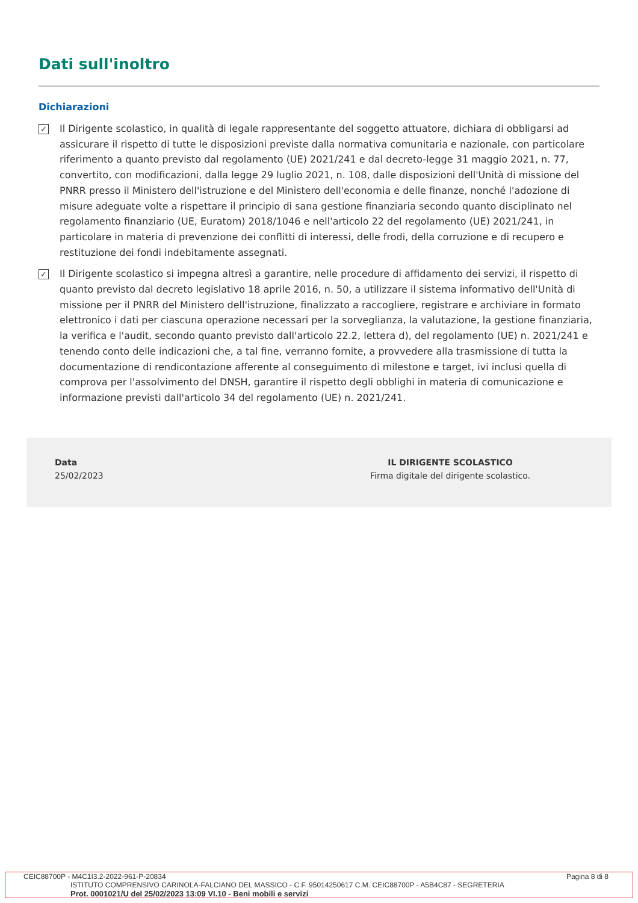Dati sull'inoltro
Dichiarazioni
✓
Il Dirigente scolastico, in qualità di legale rappresentante del soggetto attuatore, dichiara di obbligarsi ad assicurare il rispetto di tutte le disposizioni previste dalla normativa comunitaria e nazionale, con particolare riferimento a quanto previsto dal regolamento (UE) 2021/241 e dal decreto-legge 31 maggio 2021, n. 77, convertito, con modificazioni, dalla legge 29 luglio 2021, n. 108, dalle disposizioni dell'Unità di missione del PNRR presso il Ministero dell'istruzione e del Ministero dell'economia e delle finanze, nonché l'adozione di misure adeguate volte a rispettare il principio di sana gestione finanziaria secondo quanto disciplinato nel regolamento finanziario (UE, Euratom) 2018/1046 e nell'articolo 22 del regolamento (UE) 2021/241, in particolare in materia di prevenzione dei conflitti di interessi, delle frodi, della corruzione e di recupero e restituzione dei fondi indebitamente assegnati.
✓
Il Dirigente scolastico si impegna altresì a garantire, nelle procedure di affidamento dei servizi, il rispetto di quanto previsto dal decreto legislativo 18 aprile 2016, n. 50, a utilizzare il sistema informativo dell'Unità di missione per il PNRR del Ministero dell'istruzione, finalizzato a raccogliere, registrare e archiviare in formato elettronico i dati per ciascuna operazione necessari per la sorveglianza, la valutazione, la gestione finanziaria, la verifica e l'audit, secondo quanto previsto dall'articolo 22.2, lettera d), del regolamento (UE) n. 2021/241 e tenendo conto delle indicazioni che, a tal fine, verranno fornite, a provvedere alla trasmissione di tutta la documentazione di rendicontazione afferente al conseguimento di milestone e target, ivi inclusi quella di comprova per l'assolvimento del DNSH, garantire il rispetto degli obblighi in materia di comunicazione e informazione previsti dall'articolo 34 del regolamento (UE) n. 2021/241.
Data
25/02/2023
IL DIRIGENTE SCOLASTICO
Firma digitale del dirigente scolastico.
CEIC88700P - M4C1I3.2-2022-961-P-20834 Pagina 8 di 8
ISTITUTO COMPRENSIVO CARINOLA-FALCIANO DEL MASSICO - C.F. 95014250617 C.M. CEIC88700P - A5B4C87 - SEGRETERIA
Prot. 0001021/U del 25/02/2023 13:09 VI.10 - Beni mobili e servizi